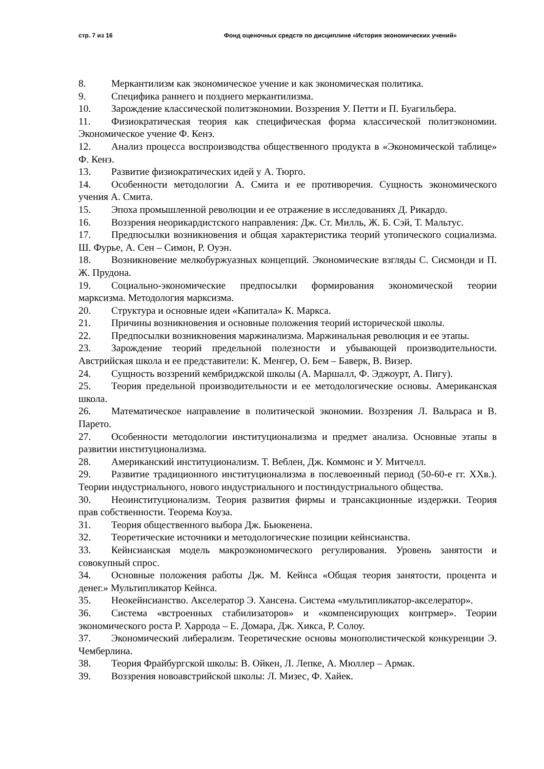стр. 7 из 16 Фонд оценочных средств по дисциплине «История экономических учений»
8. Меркантилизм как экономическое учение и как экономическая политика.
9. Специфика раннего и позднего меркантилизма.
10. Зарождение классической политэкономии. Воззрения У. Петти и П. Буагильбера.
11. Физиократическая теория как специфическая форма классической политэкономии. Экономическое учение Ф. Кенэ.
12. Анализ процесса воспроизводства общественного продукта в «Экономической таблице» Ф. Кенэ.
13. Развитие физиократических идей у А. Тюрго.
14. Особенности методологии А. Смита и ее противоречия. Сущность экономического учения А. Смита.
15. Эпоха промышленной революции и ее отражение в исследованиях Д. Рикардо.
16. Воззрения неорикардистского направления: Дж. Ст. Милль, Ж. Б. Сэй, Т. Мальтус.
17. Предпосылки возникновения и общая характеристика теорий утопического социализма. Ш. Фурье, А. Сен – Симон, Р. Оуэн.
18. Возникновение мелкобуржуазных концепций. Экономические взгляды С. Сисмонди и П. Ж. Прудона.
19. Социально-экономические предпосылки формирования экономической теории марксизма. Методология марксизма.
20. Структура и основные идеи «Капитала» К. Маркса.
21. Причины возникновения и основные положения теорий исторической школы.
22. Предпосылки возникновения маржинализма. Маржинальная революция и ее этапы.
23. Зарождение теорий предельной полезности и убывающей производительности. Австрийская школа и ее представители: К. Менгер, О. Бем – Баверк, В. Визер.
24. Сущность воззрений кембриджской школы (А. Маршалл, Ф. Эджоурт, А. Пигу).
25. Теория предельной производительности и ее методологические основы. Американская школа.
26. Математическое направление в политической экономии. Воззрения Л. Вальраса и В. Парето.
27. Особенности методологии институционализма и предмет анализа. Основные этапы в развитии институционализма.
28. Американский институционализм. Т. Веблен, Дж. Коммонс и У. Митчелл.
29. Развитие традиционного институционализма в послевоенный период (50-60-е гг. XXв.). Теории индустриального, нового индустриального и постиндустриального общества.
30. Неоинституционализм. Теория развития фирмы и трансакционные издержки. Теория прав собственности. Теорема Коуза.
31. Теория общественного выбора Дж. Бьюкенена.
32. Теоретические источники и методологические позиции кейнсианства.
33. Кейнсианская модель макроэкономического регулирования. Уровень занятости и совокупный спрос.
34. Основные положения работы Дж. М. Кейнса «Общая теория занятости, процента и денег.» Мультипликатор Кейнса.
35. Неокейнсианство. Акселератор Э. Хансена. Система «мультипликатор-акселератор».
36. Система «встроенных стабилизаторов» и «компенсирующих контрмер». Теории экономического роста Р. Харрода – Е. Домара, Дж. Хикса, Р. Солоу.
37. Экономический либерализм. Теоретические основы монополистической конкуренции Э. Чемберлина.
38. Теория Фрайбургской школы: В. Ойкен, Л. Лепке, А. Мюллер – Армак.
39. Воззрения новоавстрийской школы: Л. Мизес, Ф. Хайек.